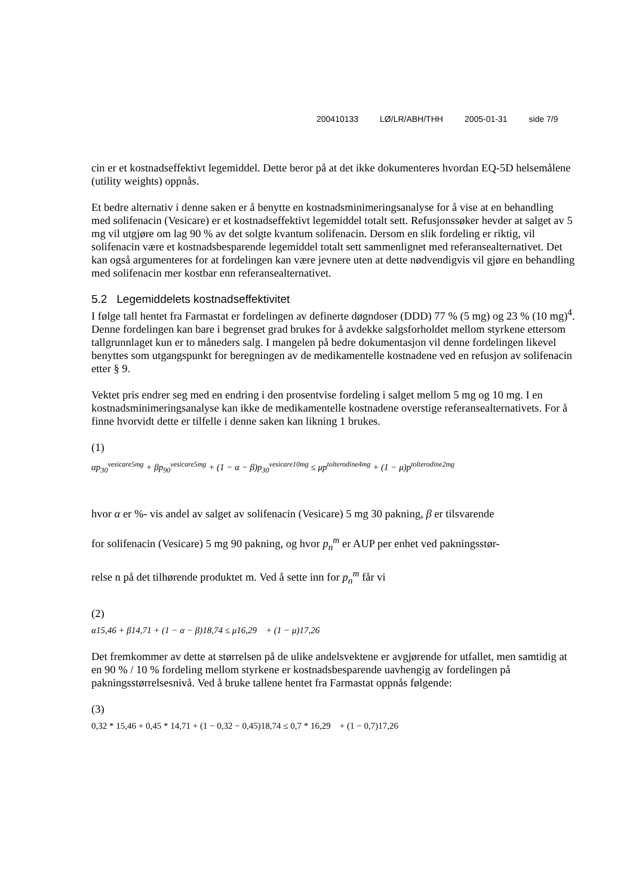200410133 LØ/LR/ABH/THH 2005-01-31 side 7/9
cin er et kostnadseffektivt legemiddel. Dette beror på at det ikke dokumenteres hvordan EQ-5D helsemålene (utility weights) oppnås.
Et bedre alternativ i denne saken er å benytte en kostnadsminimeringsanalyse for å vise at en behandling med solifenacin (Vesicare) er et kostnadseffektivt legemiddel totalt sett. Refusjonssøker hevder at salget av 5 mg vil utgjøre om lag 90 % av det solgte kvantum solifenacin. Dersom en slik fordeling er riktig, vil solifenacin være et kostnadsbesparende legemiddel totalt sett sammenlignet med referansealternativet. Det kan også argumenteres for at fordelingen kan være jevnere uten at dette nødvendigvis vil gjøre en behandling med solifenacin mer kostbar enn referansealternativet.
5.2 Legemiddelets kostnadseffektivitet
I følge tall hentet fra Farmastat er fordelingen av definerte døgndoser (DDD) 77 % (5 mg) og 23 % (10 mg)<sup>4</sup>. Denne fordelingen kan bare i begrenset grad brukes for å avdekke salgsforholdet mellom styrkene ettersom tallgrunnlaget kun er to måneders salg. I mangelen på bedre dokumentasjon vil denne fordelingen likevel benyttes som utgangspunkt for beregningen av de medikamentelle kostnadene ved en refusjon av solifenacin etter § 9.
Vektet pris endrer seg med en endring i den prosentvise fordeling i salget mellom 5 mg og 10 mg. I en kostnadsminimeringsanalyse kan ikke de medikamentelle kostnadene overstige referansealternativets. For å finne hvorvidt dette er tilfelle i denne saken kan likning 1 brukes.
(1)
αp<sub>30</sub><sup>vesicare5mg</sup> + βp<sub>90</sub><sup>vesicare5mg</sup> + (1 − α − β)p<sub>30</sub><sup>vesicare10mg</sup> ≤ μp<sup>tolterodine4mg</sup> + (1 − μ)p<sup>tolterodine2mg</sup>
hvor α er %- vis andel av salget av solifenacin (Vesicare) 5 mg 30 pakning, β er tilsvarende
for solifenacin (Vesicare) 5 mg 90 pakning, og hvor p<sub>n</sub><sup>m</sup> er AUP per enhet ved pakningsstør-
relse n på det tilhørende produktet m. Ved å sette inn for p<sub>n</sub><sup>m</sup> får vi
(2)
α15,46 + β14,71 + (1 − α − β)18,74 ≤ μ16,29 + (1 − μ)17,26
Det fremkommer av dette at størrelsen på de ulike andelsvektene er avgjørende for utfallet, men samtidig at en 90 % / 10 % fordeling mellom styrkene er kostnadsbesparende uavhengig av fordelingen på pakningsstørrelsesnivå. Ved å bruke tallene hentet fra Farmastat oppnås følgende:
(3)
0,32 * 15,46 + 0,45 * 14,71 + (1 − 0,32 − 0,45)18,74 ≤ 0,7 * 16,29 + (1 − 0,7)17,26